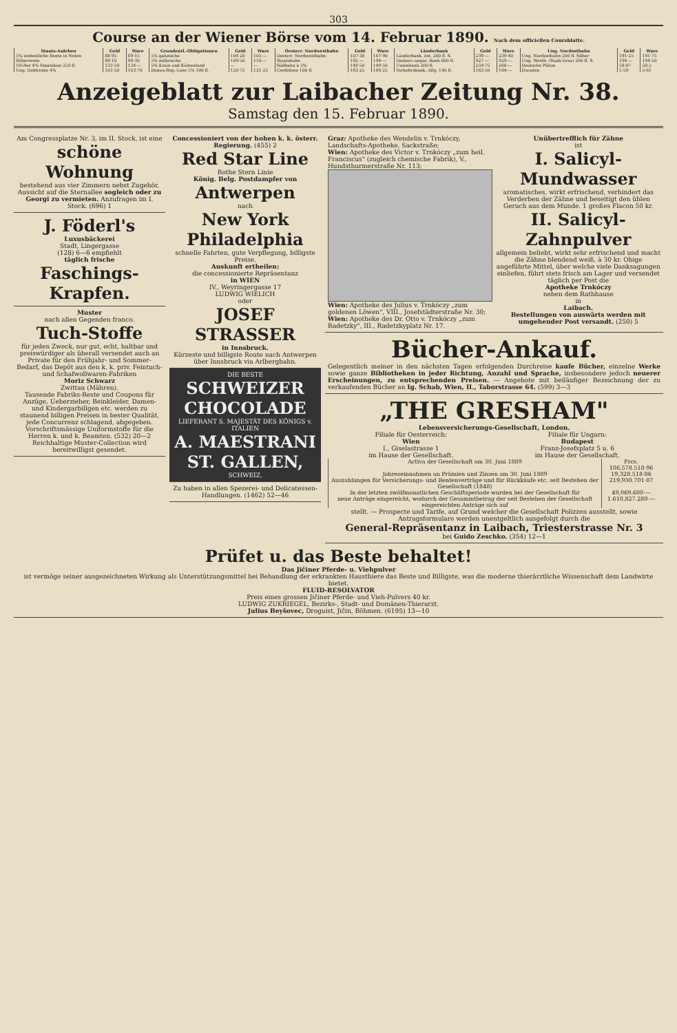303
Course an der Wiener Börse vom 14. Februar 1890. Nach dem officiellen Coursblatte.
| Staats-Anlehen | Geld | Ware | Grundentl.-Obligationen | Geld | Ware | Oesterr. Nordwestbahn | Geld | Ware | Länderbank | Geld | Ware | Ung. Nordostbahn | Geld | Ware |
| --- | --- | --- | --- | --- | --- | --- | --- | --- | --- | --- | --- | --- | --- | --- |
| 5% einheitliche Rente in Noten | 88·95 | 89·15 | 5% galizische | 104·20 | 105·— | Oesterr. Nordwestbahn | 107·30 | 107·90 | Länderbank, öst. 200 fl. S. | 239·— | 239·40 | Ung. Nordostbahn 200 fl. Silber | 191·25 | 191·75 |
| Silberrente | 89·10 | 89·30 | 5% mährische | 109·50 | 110·— | Staatsbahn | 192·— | 194·— | Oesterr.-ungar. Bank 600 fl. | 927·— | 929·— | Ung. Westb. (Raab-Graz) 200 fl. S. | 194·— | 194·50 |
| 1854er 4% Staatslose 250 fl. | 133·50 | 134·— | 5% Krain und Küstenland | — | — | Südbahn à 3% | 148·50 | 149·50 | Unionbank 200 fl. | 259·75 | 260·— | Deutsche Plätze | 58·07 | 58·2 |
| Ung. Goldrente 4% | 103·50 | 103·70 | Donau-Reg.-Lose 5% 100 fl. | 120·75 | 121·25 | Creditlose 100 fl. | 183·25 | 184·25 | Verkehrsbank, Allg. 140 fl. | 163·50 | 164·— | Ducaten | 5·59 | 5·61 |
Anzeigeblatt zur Laibacher Zeitung Nr. 38.
Samstag den 15. Februar 1890.
Am Congressplatze Nr. 3, im II. Stock, ist eine
schöne Wohnung
bestehend aus vier Zimmern nebst Zugehör, Aussicht auf die Sternallee sogleich oder zu Georgi zu vermieten. Anzufragen im I. Stock. (696) 1
J. Föderl's
Luxusbäckerei
Stadt, Lingergasse
(128) 6—6 empfiehlt
täglich frische
Faschings-Krapfen.
Muster
nach allen Gegenden franco.
Tuch-Stoffe
für jeden Zweck, nur gut, echt, haltbar und preiswürdiger als überall versendet auch an Private für den Frühjahr- und Sommer-Bedarf, das Depôt aus den k. k. priv. Feintuch- und Schafwollwaren-Fabriken
Moriz Schwarz
Zwittau (Mähren).
Tausende Fabriks-Reste und Coupons für Anzüge, Ueberzieher, Beinkleider, Damen- und Kindergarbillgen etc. werden zu staunend billigen Preisen in bester Qualität, jede Concurrenz schlagend, abgegeben. Vorschriftsmässige Uniformstoffe für die Herren k. und k. Beamten. (532) 20—2
Reichhaltige Muster-Collection wird bereitwilligst gesendet.
Concessioniert von der hohen k. k. österr. Regierung. (455) 2
Red Star Line
Rothe Stern Linie
König. Belg. Postdampfer von
Antwerpen
nach
New York Philadelphia
schnelle Fahrten, gute Verpflegung, billigste Preise.
Auskunft ertheilen:
die concessionierte Repräsentanz
in WIEN
IV., Weyringergasse 17
LUDWIG WIELICH
oder
JOSEF STRASSER
in Innsbruck.
Kürzeste und billigste Route nach Antwerpen über Innsbruck via Arlbergbahn.
DIE BESTE
SCHWEIZER CHOCOLADE
LIEFERANT S. MAJESTÄT DES KÖNIGS v. ITALIEN
A. MAESTRANI ST. GALLEN,
SCHWEIZ.
Zu haben in allen Spezerei- und Delicatessen-Handlungen. (1462) 52—46
Graz: Apotheke des Wendelin v. Trnkóczy, Landschafts-Apotheke, Sackstraße;
Wien: Apotheke des Victor v. Trnkóczy „zum heil. Franciscus" (zugleich chemische Fabrik), V., Hundsthurmerstraße Nr. 113;
Wien: Apotheke des Julius v. Trnkóczy „zum goldenen Löwen", VIII., Josefstädterstraße Nr. 30;
Wien: Apotheke des Dr. Otto v. Trnkóczy „zum Radetzky", III., Radetzkyplatz Nr. 17.
Unübertrefflich für Zähne
ist
I. Salicyl-Mundwasser
aromatisches, wirkt erfrischend, verhindert das Verderben der Zähne und beseitigt den üblen Geruch aus dem Munde. 1 großes Flacon 50 kr.
II. Salicyl-Zahnpulver
allgemein beliebt, wirkt sehr erfrischend und macht die Zähne blendend weiß, à 30 kr. Obige angeführte Mittel, über welche viele Danksagungen einliefen, führt stets frisch am Lager und versendet täglich per Post die
Apotheke Trnkóczy
neben dem Rathhause
in
Laibach.
Bestellungen von auswärts werden mit umgehender Post versandt. (250) 5
Bücher-Ankauf.
Gelegentlich meiner in den nächsten Tagen erfolgenden Durchreise kaufe Bücher, einzelne Werke sowie ganze Bibliotheken in jeder Richtung, Anzahl und Sprache, insbesondere jedoch neuerer Erscheinungen, zu entsprechenden Preisen. — Angebote mit beiläufiger Bezeichnung der zu verkaufenden Bücher an Ig. Schab, Wien, II., Taborstrasse 64. (599) 3—3
„THE GRESHAM"
Lebensversicherungs-Gesellschaft, London.
Filiale für Oesterreich:
Wien
I., Giselastrasse 1
im Hause der Gesellschaft.
Filiale für Ungarn:
Budapest
Franz-Josefsplatz 5 u. 6
im Hause der Gesellschaft.
| Activa der Gesellschaft am 30. Juni 1889 | Frcs. 106,578.518·96 |
| Jahreseinnahmen an Prämien und Zinsen am 30. Juni 1889 | 19,328.518·86 |
| Auszahlungen für Versicherungs- und Rentenverträge und für Rückkäufe etc. seit Bestehen der Gesellschaft (1848) | 219,930.701·87 |
| In der letzten zwölfmonatlichen Geschäftsperiode wurden bei der Gesellschaft für | 49,069.600·— |
| neue Anträge eingereicht, wodurch der Gesammtbetrag der seit Bestehen der Gesellschaft eingereichten Anträge sich auf | 1.610,827.280·— |
stellt. — Prospecte und Tarife, auf Grund welcher die Gesellschaft Polizzen ausstellt, sowie Antragsformulare werden unentgeltlich ausgefolgt durch die
General-Repräsentanz in Laibach, Triesterstrasse Nr. 3
bei Guido Zeschko. (354) 12—1
Prüfet u. das Beste behaltet!
Das Jičiner Pferde- u. Viehpulver
ist vermöge seiner ausgezeichneten Wirkung als Unterstützungsmittel bei Behandlung der erkrankten Hausthiere das Beste und Billigste, was die moderne thierärztliche Wissenschaft dem Landwirte bietet.
FLUID-RESOLVATOR
Preis eines grossen Jičiner Pferde- und Vieh-Pulvers 40 kr.
LUDWIG ZUKRIEGEL, Bezirks-, Stadt- und Domänen-Thierarzt.
Julius Beyšovec, Droguist, Jičin, Böhmen. (6195) 13—10